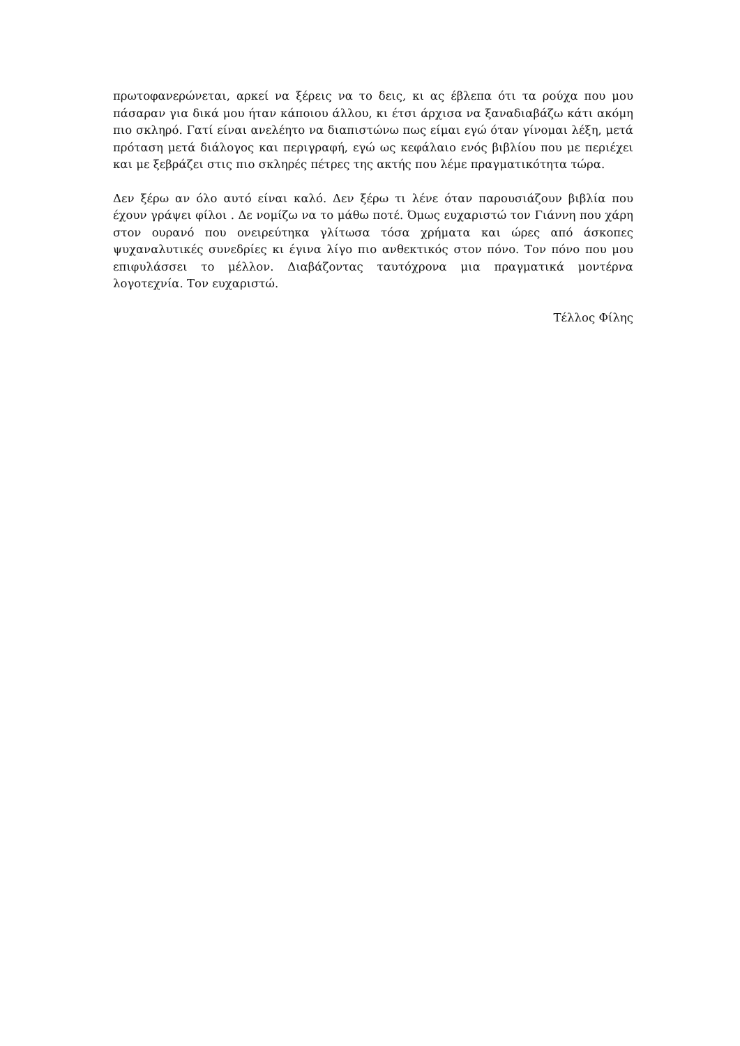πρωτοφανερώνεται, αρκεί να ξέρεις να το δεις, κι ας έβλεπα ότι τα ρούχα που μου πάσαραν για δικά μου ήταν κάποιου άλλου, κι έτσι άρχισα να ξαναδιαβάζω κάτι ακόμη πιο σκληρό. Γατί είναι ανελέητο να διαπιστώνω πως είμαι εγώ όταν γίνομαι λέξη, μετά πρόταση μετά διάλογος και περιγραφή, εγώ ως κεφάλαιο ενός βιβλίου που με περιέχει και με ξεβράζει στις πιο σκληρές πέτρες της ακτής που λέμε πραγματικότητα τώρα.
Δεν ξέρω αν όλο αυτό είναι καλό. Δεν ξέρω τι λένε όταν παρουσιάζουν βιβλία που έχουν γράψει φίλοι . Δε νομίζω να το μάθω ποτέ. Όμως ευχαριστώ τον Γιάννη που χάρη στον ουρανό που ονειρεύτηκα γλίτωσα τόσα χρήματα και ώρες από άσκοπες ψυχαναλυτικές συνεδρίες κι έγινα λίγο πιο ανθεκτικός στον πόνο. Τον πόνο που μου επιφυλάσσει το μέλλον. Διαβάζοντας ταυτόχρονα μια πραγματικά μοντέρνα λογοτεχνία. Τον ευχαριστώ.
Τέλλος Φίλης